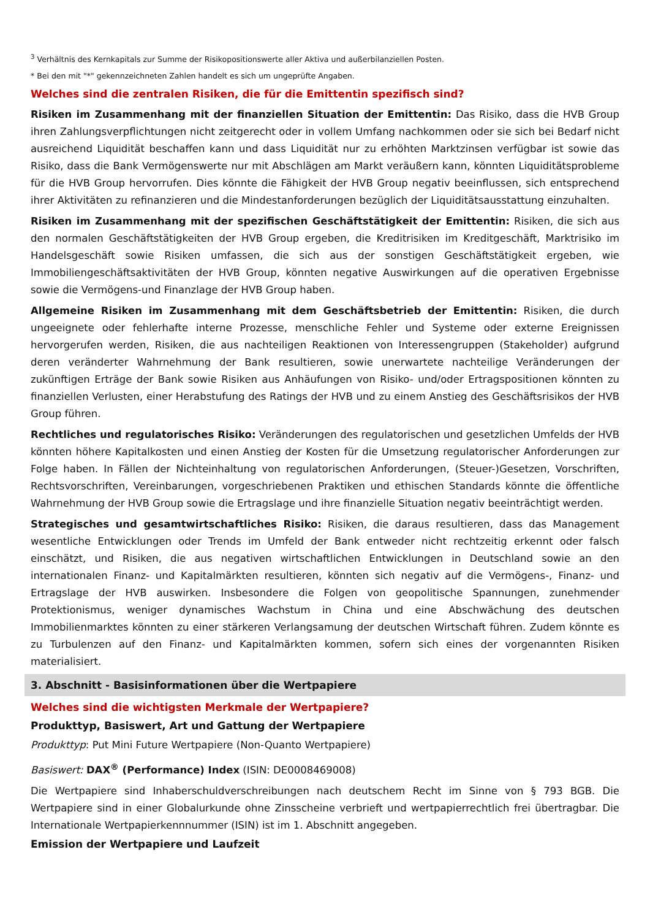<sup>3</sup> Verhältnis des Kernkapitals zur Summe der Risikopositionswerte aller Aktiva und außerbilanziellen Posten.
* Bei den mit "*" gekennzeichneten Zahlen handelt es sich um ungeprüfte Angaben.
Welches sind die zentralen Risiken, die für die Emittentin spezifisch sind?
Risiken im Zusammenhang mit der finanziellen Situation der Emittentin: Das Risiko, dass die HVB Group ihren Zahlungsverpflichtungen nicht zeitgerecht oder in vollem Umfang nachkommen oder sie sich bei Bedarf nicht ausreichend Liquidität beschaffen kann und dass Liquidität nur zu erhöhten Marktzinsen verfügbar ist sowie das Risiko, dass die Bank Vermögenswerte nur mit Abschlägen am Markt veräußern kann, könnten Liquiditätsprobleme für die HVB Group hervorrufen. Dies könnte die Fähigkeit der HVB Group negativ beeinflussen, sich entsprechend ihrer Aktivitäten zu refinanzieren und die Mindestanforderungen bezüglich der Liquiditätsausstattung einzuhalten.
Risiken im Zusammenhang mit der spezifischen Geschäftstätigkeit der Emittentin: Risiken, die sich aus den normalen Geschäftstätigkeiten der HVB Group ergeben, die Kreditrisiken im Kreditgeschäft, Marktrisiko im Handelsgeschäft sowie Risiken umfassen, die sich aus der sonstigen Geschäftstätigkeit ergeben, wie Immobiliengeschäftsaktivitäten der HVB Group, könnten negative Auswirkungen auf die operativen Ergebnisse sowie die Vermögens-und Finanzlage der HVB Group haben.
Allgemeine Risiken im Zusammenhang mit dem Geschäftsbetrieb der Emittentin: Risiken, die durch ungeeignete oder fehlerhafte interne Prozesse, menschliche Fehler und Systeme oder externe Ereignissen hervorgerufen werden, Risiken, die aus nachteiligen Reaktionen von Interessengruppen (Stakeholder) aufgrund deren veränderter Wahrnehmung der Bank resultieren, sowie unerwartete nachteilige Veränderungen der zukünftigen Erträge der Bank sowie Risiken aus Anhäufungen von Risiko- und/oder Ertragspositionen könnten zu finanziellen Verlusten, einer Herabstufung des Ratings der HVB und zu einem Anstieg des Geschäftsrisikos der HVB Group führen.
Rechtliches und regulatorisches Risiko: Veränderungen des regulatorischen und gesetzlichen Umfelds der HVB könnten höhere Kapitalkosten und einen Anstieg der Kosten für die Umsetzung regulatorischer Anforderungen zur Folge haben. In Fällen der Nichteinhaltung von regulatorischen Anforderungen, (Steuer-)Gesetzen, Vorschriften, Rechtsvorschriften, Vereinbarungen, vorgeschriebenen Praktiken und ethischen Standards könnte die öffentliche Wahrnehmung der HVB Group sowie die Ertragslage und ihre finanzielle Situation negativ beeinträchtigt werden.
Strategisches und gesamtwirtschaftliches Risiko: Risiken, die daraus resultieren, dass das Management wesentliche Entwicklungen oder Trends im Umfeld der Bank entweder nicht rechtzeitig erkennt oder falsch einschätzt, und Risiken, die aus negativen wirtschaftlichen Entwicklungen in Deutschland sowie an den internationalen Finanz- und Kapitalmärkten resultieren, könnten sich negativ auf die Vermögens-, Finanz- und Ertragslage der HVB auswirken. Insbesondere die Folgen von geopolitische Spannungen, zunehmender Protektionismus, weniger dynamisches Wachstum in China und eine Abschwächung des deutschen Immobilienmarktes könnten zu einer stärkeren Verlangsamung der deutschen Wirtschaft führen. Zudem könnte es zu Turbulenzen auf den Finanz- und Kapitalmärkten kommen, sofern sich eines der vorgenannten Risiken materialisiert.
3. Abschnitt - Basisinformationen über die Wertpapiere
Welches sind die wichtigsten Merkmale der Wertpapiere?
Produkttyp, Basiswert, Art und Gattung der Wertpapiere
Produkttyp: Put Mini Future Wertpapiere (Non-Quanto Wertpapiere)
Basiswert: DAX<sup>®</sup> (Performance) Index (ISIN: DE0008469008)
Die Wertpapiere sind Inhaberschuldverschreibungen nach deutschem Recht im Sinne von § 793 BGB. Die Wertpapiere sind in einer Globalurkunde ohne Zinsscheine verbrieft und wertpapierrechtlich frei übertragbar. Die Internationale Wertpapierkennnummer (ISIN) ist im 1. Abschnitt angegeben.
Emission der Wertpapiere und Laufzeit